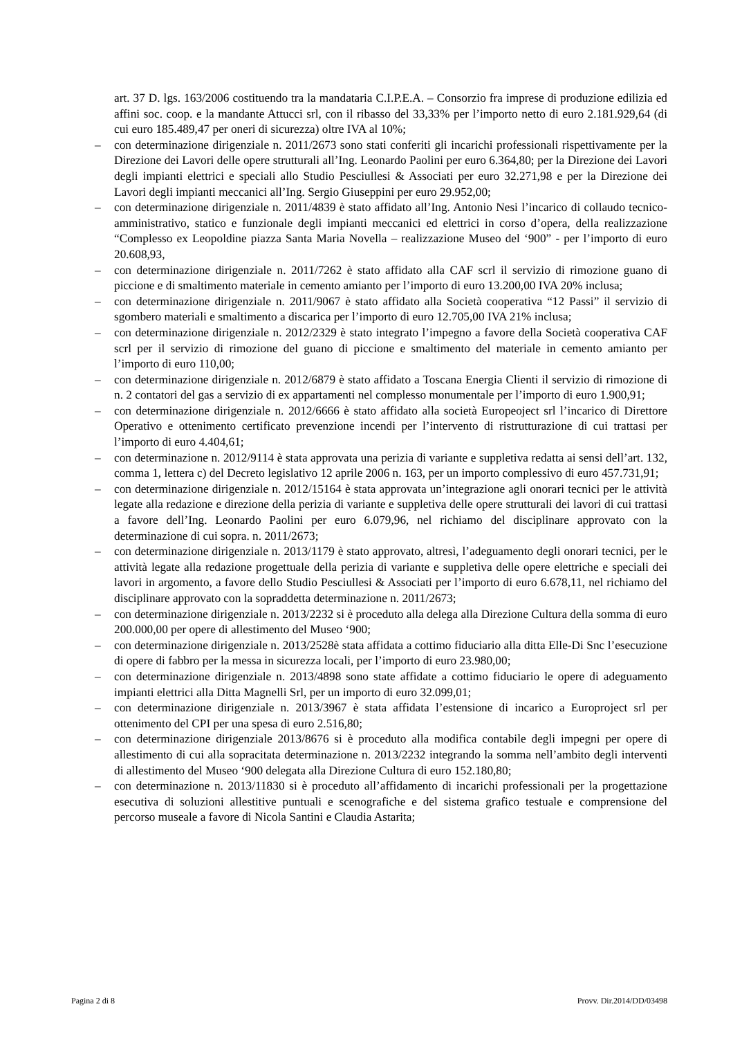art. 37 D. lgs. 163/2006 costituendo tra la mandataria C.I.P.E.A. – Consorzio fra imprese di produzione edilizia ed affini soc. coop. e la mandante Attucci srl, con il ribasso del 33,33% per l’importo netto di euro 2.181.929,64 (di cui euro 185.489,47 per oneri di sicurezza) oltre IVA al 10%;
– con determinazione dirigenziale n. 2011/2673 sono stati conferiti gli incarichi professionali rispettivamente per la Direzione dei Lavori delle opere strutturali all’Ing. Leonardo Paolini per euro 6.364,80; per la Direzione dei Lavori degli impianti elettrici e speciali allo Studio Pesciullesi & Associati per euro 32.271,98 e per la Direzione dei Lavori degli impianti meccanici all’Ing. Sergio Giuseppini per euro 29.952,00;
– con determinazione dirigenziale n. 2011/4839 è stato affidato all’Ing. Antonio Nesi l’incarico di collaudo tecnico-amministrativo, statico e funzionale degli impianti meccanici ed elettrici in corso d’opera, della realizzazione “Complesso ex Leopoldine piazza Santa Maria Novella – realizzazione Museo del ‘900” - per l’importo di euro 20.608,93,
– con determinazione dirigenziale n. 2011/7262 è stato affidato alla CAF scrl il servizio di rimozione guano di piccione e di smaltimento materiale in cemento amianto per l’importo di euro 13.200,00 IVA 20% inclusa;
– con determinazione dirigenziale n. 2011/9067 è stato affidato alla Società cooperativa “12 Passi” il servizio di sgombero materiali e smaltimento a discarica per l’importo di euro 12.705,00 IVA 21% inclusa;
– con determinazione dirigenziale n. 2012/2329 è stato integrato l’impegno a favore della Società cooperativa CAF scrl per il servizio di rimozione del guano di piccione e smaltimento del materiale in cemento amianto per l’importo di euro 110,00;
– con determinazione dirigenziale n. 2012/6879 è stato affidato a Toscana Energia Clienti il servizio di rimozione di n. 2 contatori del gas a servizio di ex appartamenti nel complesso monumentale per l’importo di euro 1.900,91;
– con determinazione dirigenziale n. 2012/6666 è stato affidato alla società Europeoject srl l’incarico di Direttore Operativo e ottenimento certificato prevenzione incendi per l’intervento di ristrutturazione di cui trattasi per l’importo di euro 4.404,61;
– con determinazione n. 2012/9114 è stata approvata una perizia di variante e suppletiva redatta ai sensi dell’art. 132, comma 1, lettera c) del Decreto legislativo 12 aprile 2006 n. 163, per un importo complessivo di euro 457.731,91;
– con determinazione dirigenziale n. 2012/15164 è stata approvata un’integrazione agli onorari tecnici per le attività legate alla redazione e direzione della perizia di variante e suppletiva delle opere strutturali dei lavori di cui trattasi a favore dell’Ing. Leonardo Paolini per euro 6.079,96, nel richiamo del disciplinare approvato con la determinazione di cui sopra. n. 2011/2673;
– con determinazione dirigenziale n. 2013/1179 è stato approvato, altresì, l’adeguamento degli onorari tecnici, per le attività legate alla redazione progettuale della perizia di variante e suppletiva delle opere elettriche e speciali dei lavori in argomento, a favore dello Studio Pesciullesi & Associati per l’importo di euro 6.678,11, nel richiamo del disciplinare approvato con la sopraddetta determinazione n. 2011/2673;
– con determinazione dirigenziale n. 2013/2232 si è proceduto alla delega alla Direzione Cultura della somma di euro 200.000,00 per opere di allestimento del Museo ‘900;
– con determinazione dirigenziale n. 2013/2528è stata affidata a cottimo fiduciario alla ditta Elle-Di Snc l’esecuzione di opere di fabbro per la messa in sicurezza locali, per l’importo di euro 23.980,00;
– con determinazione dirigenziale n. 2013/4898 sono state affidate a cottimo fiduciario le opere di adeguamento impianti elettrici alla Ditta Magnelli Srl, per un importo di euro 32.099,01;
– con determinazione dirigenziale n. 2013/3967 è stata affidata l’estensione di incarico a Europroject srl per ottenimento del CPI per una spesa di euro 2.516,80;
– con determinazione dirigenziale 2013/8676 si è proceduto alla modifica contabile degli impegni per opere di allestimento di cui alla sopracitata determinazione n. 2013/2232 integrando la somma nell’ambito degli interventi di allestimento del Museo ‘900 delegata alla Direzione Cultura di euro 152.180,80;
– con determinazione n. 2013/11830 si è proceduto all’affidamento di incarichi professionali per la progettazione esecutiva di soluzioni allestitive puntuali e scenografiche e del sistema grafico testuale e comprensione del percorso museale a favore di Nicola Santini e Claudia Astarita;
Pagina 2 di 8 Provv. Dir.2014/DD/03498